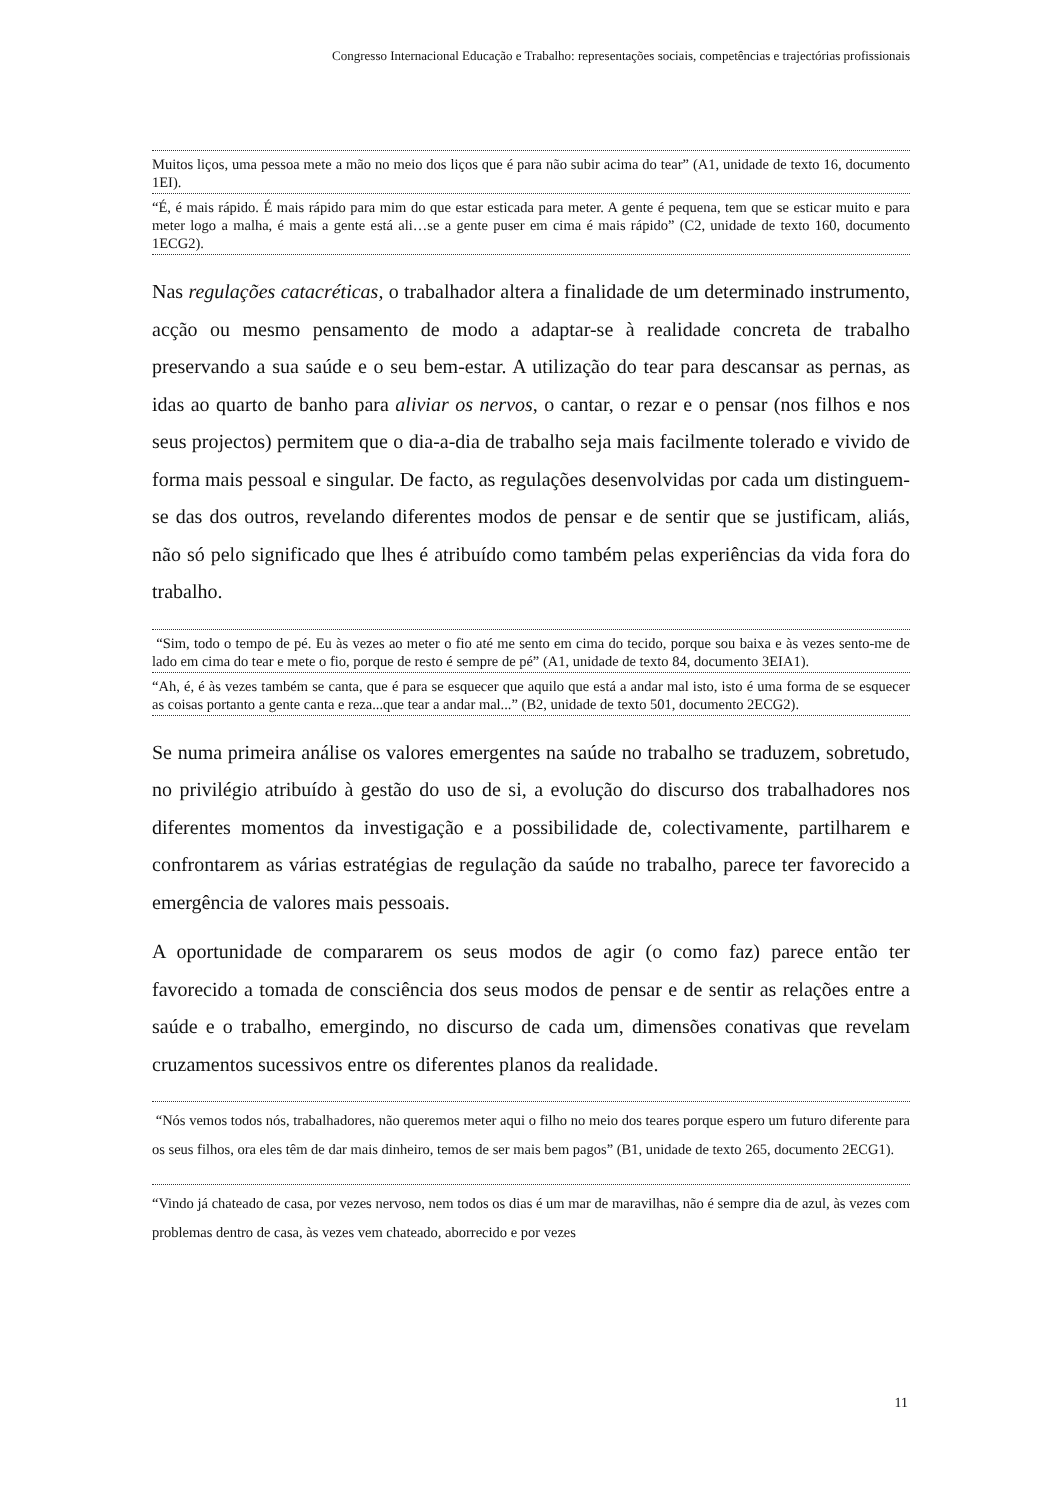Congresso Internacional Educação e Trabalho: representações sociais, competências e trajectórias profissionais
Muitos liços, uma pessoa mete a mão no meio dos liços que é para não subir acima do tear” (A1, unidade de texto 16, documento 1EI).
“É, é mais rápido. É mais rápido para mim do que estar esticada para meter. A gente é pequena, tem que se esticar muito e para meter logo a malha, é mais a gente está ali…se a gente puser em cima é mais rápido” (C2, unidade de texto 160, documento 1ECG2).
Nas regulações catacréticas, o trabalhador altera a finalidade de um determinado instrumento, acção ou mesmo pensamento de modo a adaptar-se à realidade concreta de trabalho preservando a sua saúde e o seu bem-estar. A utilização do tear para descansar as pernas, as idas ao quarto de banho para aliviar os nervos, o cantar, o rezar e o pensar (nos filhos e nos seus projectos) permitem que o dia-a-dia de trabalho seja mais facilmente tolerado e vivido de forma mais pessoal e singular. De facto, as regulações desenvolvidas por cada um distinguem-se das dos outros, revelando diferentes modos de pensar e de sentir que se justificam, aliás, não só pelo significado que lhes é atribuído como também pelas experiências da vida fora do trabalho.
“Sim, todo o tempo de pé. Eu às vezes ao meter o fio até me sento em cima do tecido, porque sou baixa e às vezes sento-me de lado em cima do tear e mete o fio, porque de resto é sempre de pé” (A1, unidade de texto 84, documento 3EIA1).
“Ah, é, é às vezes também se canta, que é para se esquecer que aquilo que está a andar mal isto, isto é uma forma de se esquecer as coisas portanto a gente canta e reza...que tear a andar mal...” (B2, unidade de texto 501, documento 2ECG2).
Se numa primeira análise os valores emergentes na saúde no trabalho se traduzem, sobretudo, no privilégio atribuído à gestão do uso de si, a evolução do discurso dos trabalhadores nos diferentes momentos da investigação e a possibilidade de, colectivamente, partilharem e confrontarem as várias estratégias de regulação da saúde no trabalho, parece ter favorecido a emergência de valores mais pessoais.
A oportunidade de compararem os seus modos de agir (o como faz) parece então ter favorecido a tomada de consciência dos seus modos de pensar e de sentir as relações entre a saúde e o trabalho, emergindo, no discurso de cada um, dimensões conativas que revelam cruzamentos sucessivos entre os diferentes planos da realidade.
“Nós vemos todos nós, trabalhadores, não queremos meter aqui o filho no meio dos teares porque espero um futuro diferente para os seus filhos, ora eles têm de dar mais dinheiro, temos de ser mais bem pagos” (B1, unidade de texto 265, documento 2ECG1).
“Vindo já chateado de casa, por vezes nervoso, nem todos os dias é um mar de maravilhas, não é sempre dia de azul, às vezes com problemas dentro de casa, às vezes vem chateado, aborrecido e por vezes
11